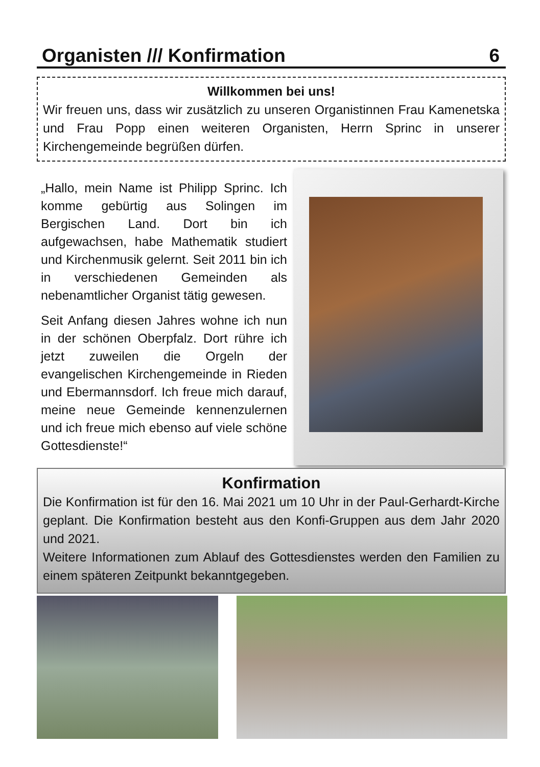Organisten /// Konfirmation 6
Willkommen bei uns!
Wir freuen uns, dass wir zusätzlich zu unseren Organistinnen Frau Kamenetska und Frau Popp einen weiteren Organisten, Herrn Sprinc in unserer Kirchengemeinde begrüßen dürfen.
„Hallo, mein Name ist Philipp Sprinc. Ich komme gebürtig aus Solingen im Bergischen Land. Dort bin ich aufgewachsen, habe Mathematik studiert und Kirchenmusik gelernt. Seit 2011 bin ich in verschiedenen Gemeinden als nebenamtlicher Organist tätig gewesen.
Seit Anfang diesen Jahres wohne ich nun in der schönen Oberpfalz. Dort rühre ich jetzt zuweilen die Orgeln der evangelischen Kirchengemeinde in Rieden und Ebermannsdorf. Ich freue mich darauf, meine neue Gemeinde kennenzulernen und ich freue mich ebenso auf viele schöne Gottesdienste!“
Konfirmation
Die Konfirmation ist für den 16. Mai 2021 um 10 Uhr in der Paul-Gerhardt-Kirche geplant. Die Konfirmation besteht aus den Konfi-Gruppen aus dem Jahr 2020 und 2021.
Weitere Informationen zum Ablauf des Gottesdienstes werden den Familien zu einem späteren Zeitpunkt bekanntgegeben.